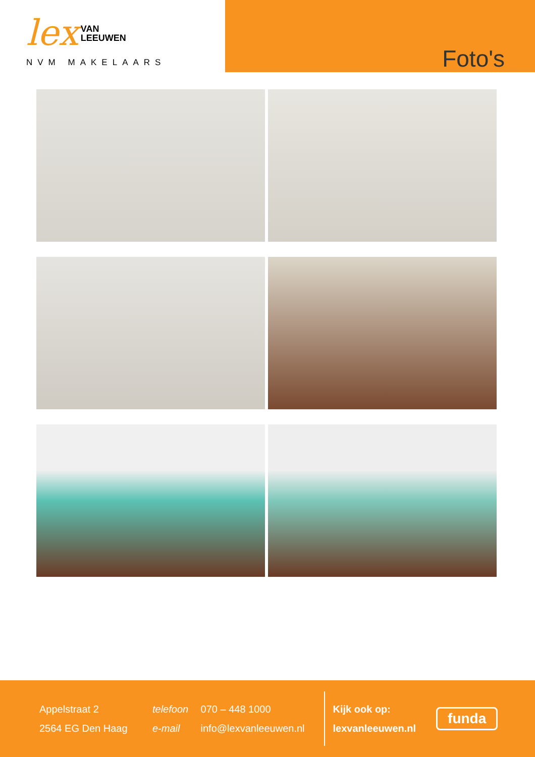lex VAN
LEEUWEN
NVM MAKELAARS
Foto's
Appelstraat 2
2564 EG Den Haag
telefoon 070 – 448 1000
e-mail info@lexvanleeuwen.nl
Kijk ook op:
lexvanleeuwen.nl
funda